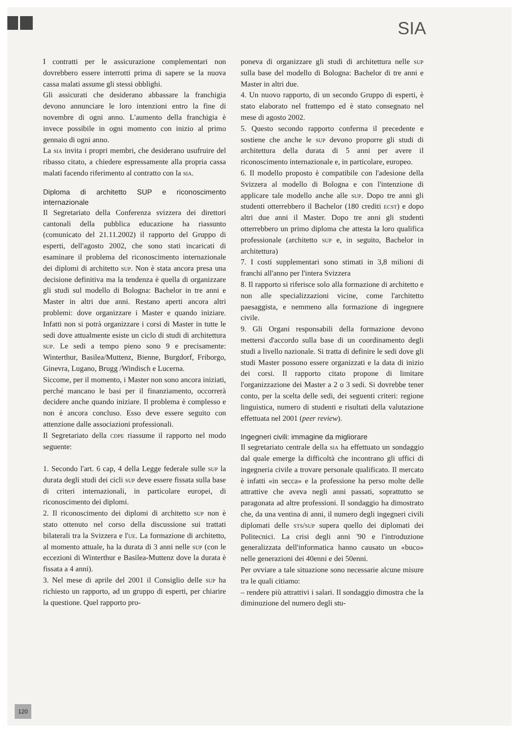SIA
I contratti per le assicurazione complementari non dovrebbero essere interrotti prima di sapere se la nuova cassa malati assume gli stessi obblighi.
Gli assicurati che desiderano abbassare la franchigia devono annunciare le loro intenzioni entro la fine di novembre di ogni anno. L'aumento della franchigia è invece possibile in ogni momento con inizio al primo gennaio di ogni anno.
La sia invita i propri membri, che desiderano usufruire del ribasso citato, a chiedere espressamente alla propria cassa malati facendo riferimento al contratto con la sia.
Diploma di architetto SUP e riconoscimento internazionale
Il Segretariato della Conferenza svizzera dei direttori cantonali della pubblica educazione ha riassunto (comunicato del 21.11.2002) il rapporto del Gruppo di esperti, dell'agosto 2002, che sono stati incaricati di esaminare il problema del riconoscimento internazionale dei diplomi di architetto sup. Non è stata ancora presa una decisione definitiva ma la tendenza è quella di organizzare gli studi sul modello di Bologna: Bachelor in tre anni e Master in altri due anni. Restano aperti ancora altri problemi: dove organizzare i Master e quando iniziare. Infatti non si potrà organizzare i corsi di Master in tutte le sedi dove attualmente esiste un ciclo di studi di architettura sup. Le sedi a tempo pieno sono 9 e precisamente: Winterthur, Basilea/Muttenz, Bienne, Burgdorf, Friborgo, Ginevra, Lugano, Brugg /Windisch e Lucerna.
Siccome, per il momento, i Master non sono ancora iniziati, perché mancano le basi per il finanziamento, occorrerà decidere anche quando iniziare. Il problema è complesso e non è ancora concluso. Esso deve essere seguito con attenzione dalle associazioni professionali.
Il Segretariato della cdpe riassume il rapporto nel modo seguente:
1. Secondo l'art. 6 cap, 4 della Legge federale sulle sup la durata degli studi dei cicli sup deve essere fissata sulla base di criteri internazionali, in particolare europei, di riconoscimento dei diplomi.
2. Il riconoscimento dei diplomi di architetto sup non è stato ottenuto nel corso della discussione sui trattati bilaterali tra la Svizzera e l'ue. La formazione di architetto, al momento attuale, ha la durata di 3 anni nelle sup (con le eccezioni di Winterthur e Basilea-Muttenz dove la durata è fissata a 4 anni).
3. Nel mese di aprile del 2001 il Consiglio delle sup ha richiesto un rapporto, ad un gruppo di esperti, per chiarire la questione. Quel rapporto pro-
poneva di organizzare gli studi di architettura nelle sup sulla base del modello di Bologna: Bachelor di tre anni e Master in altri due.
4. Un nuovo rapporto, di un secondo Gruppo di esperti, è stato elaborato nel frattempo ed è stato consegnato nel mese di agosto 2002.
5. Questo secondo rapporto conferma il precedente e sostiene che anche le sup devono proporre gli studi di architettura della durata di 5 anni per avere il riconoscimento internazionale e, in particolare, europeo.
6. Il modello proposto è compatibile con l'adesione della Svizzera al modello di Bologna e con l'intenzione di applicare tale modello anche alle sup. Dopo tre anni gli studenti otterrebbero il Bachelor (180 crediti ecst) e dopo altri due anni il Master. Dopo tre anni gli studenti otterrebbero un primo diploma che attesta la loro qualifica professionale (architetto sup e, in seguito, Bachelor in architettura)
7. I costi supplementari sono stimati in 3,8 milioni di franchi all'anno per l'intera Svizzera
8. Il rapporto si riferisce solo alla formazione di architetto e non alle specializzazioni vicine, come l'architetto paesaggista, e nemmeno alla formazione di ingegnere civile.
9. Gli Organi responsabili della formazione devono mettersi d'accordo sulla base di un coordinamento degli studi a livello nazionale. Si tratta di definire le sedi dove gli studi Master possono essere organizzati e la data di inizio dei corsi. Il rapporto citato propone di limitare l'organizzazione dei Master a 2 o 3 sedi. Si dovrebbe tener conto, per la scelta delle sedi, dei seguenti criteri: regione linguistica, numero di studenti e risultati della valutazione effettuata nel 2001 (peer review).
Ingegneri civili: immagine da migliorare
Il segretariato centrale della sia ha effettuato un sondaggio dal quale emerge la difficoltà che incontrano gli uffici di ingegneria civile a trovare personale qualificato. Il mercato è infatti «in secca» e la professione ha perso molte delle attrattive che aveva negli anni passati, soprattutto se paragonata ad altre professioni. Il sondaggio ha dimostrato che, da una ventina di anni, il numero degli ingegneri civili diplomati delle sts/sup supera quello dei diplomati dei Politecnici. La crisi degli anni '90 e l'introduzione generalizzata dell'informatica hanno causato un «buco» nelle generazioni dei 40enni e dei 50enni.
Per ovviare a tale situazione sono necessarie alcune misure tra le quali citiamo:
– rendere più attrattivi i salari. Il sondaggio dimostra che la diminuzione del numero degli stu-
120